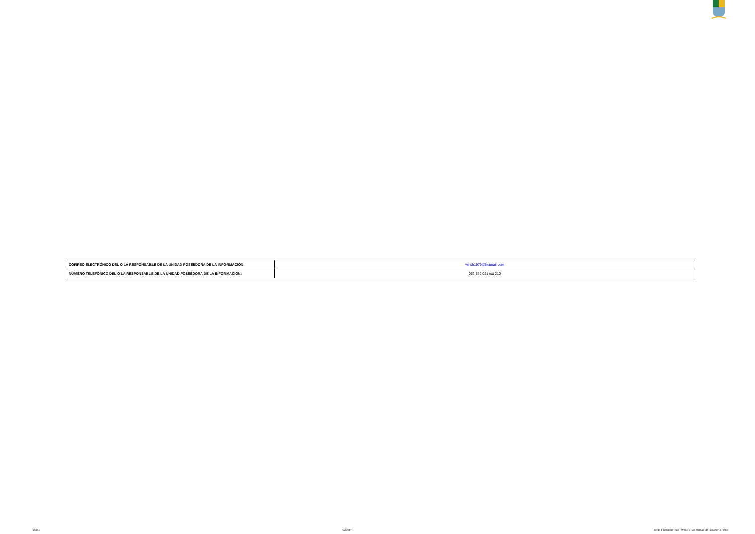| CORREO ELECTRÓNICO DEL O LA RESPONSABLE DE LA UNIDAD POSEEDORA DE LA INFORMACIÓN: | willch1979@hotmail.com |
| NÚMERO TELEFÓNICO DEL O LA RESPONSABLE DE LA UNIDAD POSEEDORA DE LA INFORMACIÓN: | 062 369 021 ext 210 |
3 de 3 GADMP literal_d-Servicios_que_ofrece_y_las_formas_de_acceder_a_ellos